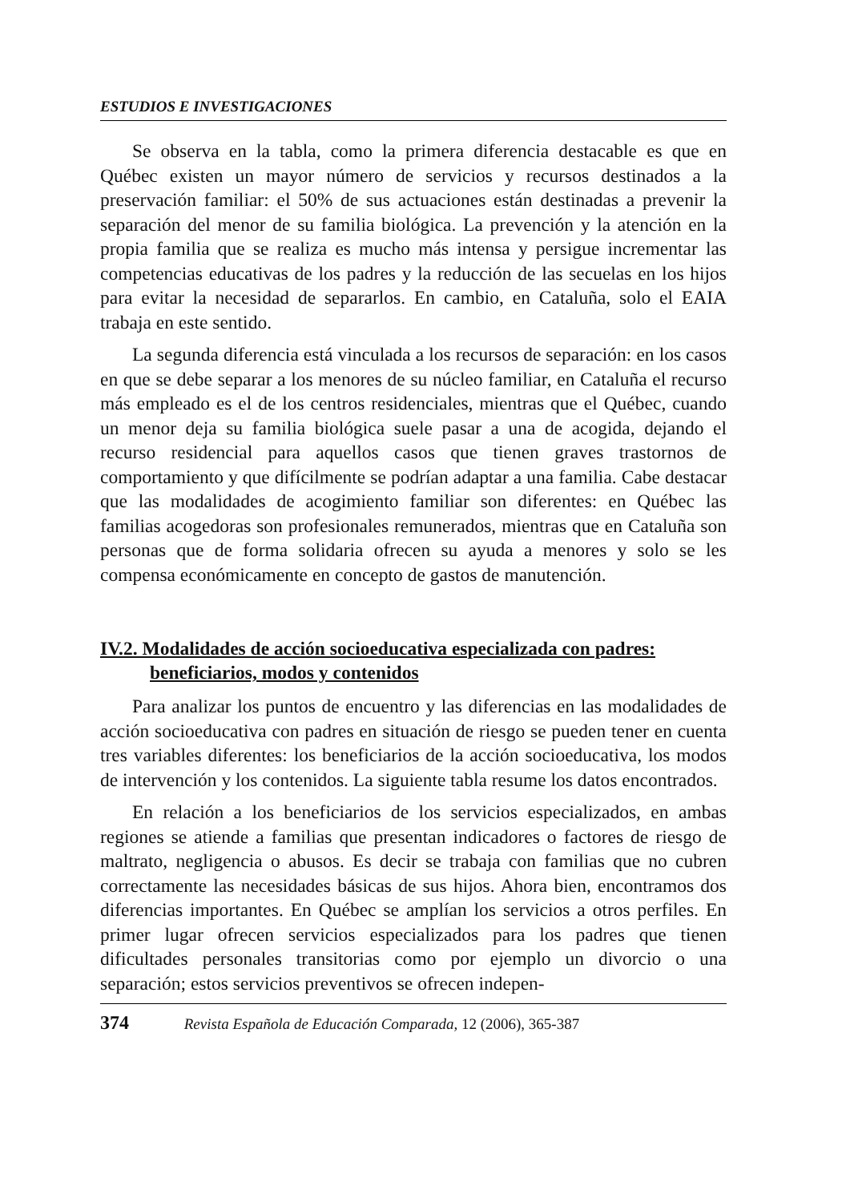ESTUDIOS E INVESTIGACIONES
Se observa en la tabla, como la primera diferencia destacable es que en Québec existen un mayor número de servicios y recursos destinados a la preservación familiar: el 50% de sus actuaciones están destinadas a prevenir la separación del menor de su familia biológica. La prevención y la atención en la propia familia que se realiza es mucho más intensa y persigue incrementar las competencias educativas de los padres y la reducción de las secuelas en los hijos para evitar la necesidad de separarlos. En cambio, en Cataluña, solo el EAIA trabaja en este sentido.
La segunda diferencia está vinculada a los recursos de separación: en los casos en que se debe separar a los menores de su núcleo familiar, en Cataluña el recurso más empleado es el de los centros residenciales, mientras que el Québec, cuando un menor deja su familia biológica suele pasar a una de acogida, dejando el recurso residencial para aquellos casos que tienen graves trastornos de comportamiento y que difícilmente se podrían adaptar a una familia. Cabe destacar que las modalidades de acogimiento familiar son diferentes: en Québec las familias acogedoras son profesionales remunerados, mientras que en Cataluña son personas que de forma solidaria ofrecen su ayuda a menores y solo se les compensa económicamente en concepto de gastos de manutención.
IV.2. Modalidades de acción socioeducativa especializada con padres:
beneficiarios, modos y contenidos
Para analizar los puntos de encuentro y las diferencias en las modalidades de acción socioeducativa con padres en situación de riesgo se pueden tener en cuenta tres variables diferentes: los beneficiarios de la acción socioeducativa, los modos de intervención y los contenidos. La siguiente tabla resume los datos encontrados.
En relación a los beneficiarios de los servicios especializados, en ambas regiones se atiende a familias que presentan indicadores o factores de riesgo de maltrato, negligencia o abusos. Es decir se trabaja con familias que no cubren correctamente las necesidades básicas de sus hijos. Ahora bien, encontramos dos diferencias importantes. En Québec se amplían los servicios a otros perfiles. En primer lugar ofrecen servicios especializados para los padres que tienen dificultades personales transitorias como por ejemplo un divorcio o una separación; estos servicios preventivos se ofrecen indepen-
374 Revista Española de Educación Comparada, 12 (2006), 365-387